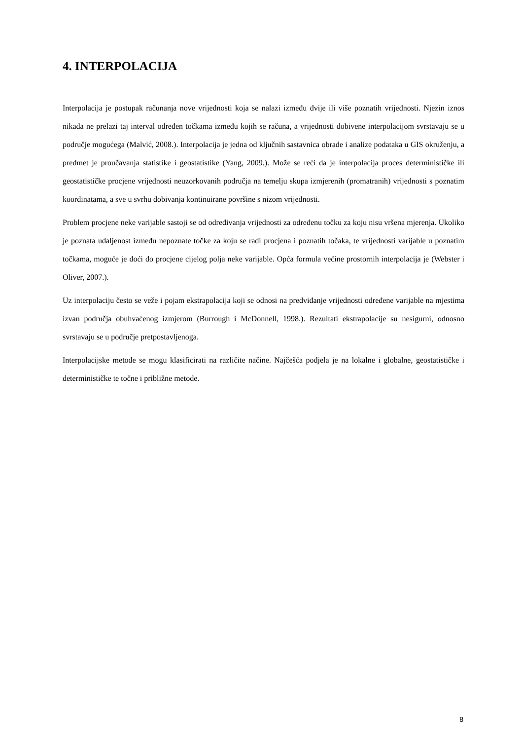4. INTERPOLACIJA
Interpolacija je postupak računanja nove vrijednosti koja se nalazi između dvije ili više poznatih vrijednosti. Njezin iznos nikada ne prelazi taj interval određen točkama između kojih se računa, a vrijednosti dobivene interpolacijom svrstavaju se u područje mogućega (Malvić, 2008.). Interpolacija je jedna od ključnih sastavnica obrade i analize podataka u GIS okruženju, a predmet je proučavanja statistike i geostatistike (Yang, 2009.). Može se reći da je interpolacija proces determinističke ili geostatističke procjene vrijednosti neuzorkovanih područja na temelju skupa izmjerenih (promatranih) vrijednosti s poznatim koordinatama, a sve u svrhu dobivanja kontinuirane površine s nizom vrijednosti.
Problem procjene neke varijable sastoji se od određivanja vrijednosti za određenu točku za koju nisu vršena mjerenja. Ukoliko je poznata udaljenost između nepoznate točke za koju se radi procjena i poznatih točaka, te vrijednosti varijable u poznatim točkama, moguće je doći do procjene cijelog polja neke varijable. Opća formula većine prostornih interpolacija je (Webster i Oliver, 2007.).
Uz interpolaciju često se veže i pojam ekstrapolacija koji se odnosi na predviđanje vrijednosti određene varijable na mjestima izvan područja obuhvaćenog izmjerom (Burrough i McDonnell, 1998.). Rezultati ekstrapolacije su nesigurni, odnosno svrstavaju se u područje pretpostavljenoga.
Interpolacijske metode se mogu klasificirati na različite načine. Najčešća podjela je na lokalne i globalne, geostatističke i determinističke te točne i približne metode.
8